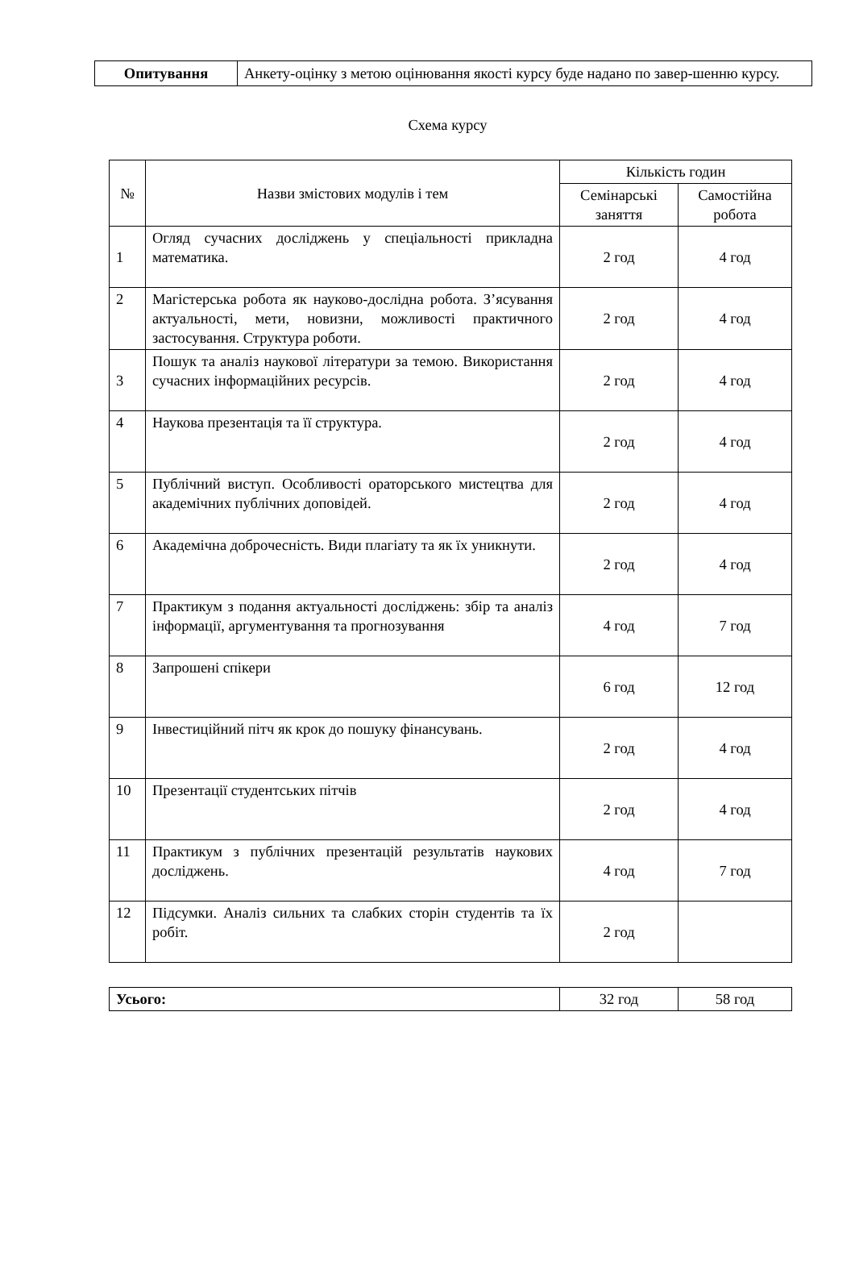| Опитування | Анкету-оцінку з метою оцінювання якості курсу буде надано по завер-шенню курсу. |
Схема курсу
| № | Назви змістових модулів і тем | Кількість годин | |
| --- | --- | --- | --- |
| | | Семінарські заняття | Самостійна робота |
| 1 | Огляд сучасних досліджень у спеціальності прикладна математика. | 2 год | 4 год |
| 2 | Магістерська робота як науково-дослідна робота. З’ясування актуальності, мети, новизни, можливості практичного застосування. Структура роботи. | 2 год | 4 год |
| 3 | Пошук та аналіз наукової літератури за темою. Використання сучасних інформаційних ресурсів. | 2 год | 4 год |
| 4 | Наукова презентація та її структура. | 2 год | 4 год |
| 5 | Публічний виступ. Особливості ораторського мистецтва для академічних публічних доповідей. | 2 год | 4 год |
| 6 | Академічна доброчесність. Види плагіату та як їх уникнути. | 2 год | 4 год |
| 7 | Практикум з подання актуальності досліджень: збір та аналіз інформації, аргументування та прогнозування | 4 год | 7 год |
| 8 | Запрошені спікери | 6 год | 12 год |
| 9 | Інвестиційний пітч як крок до пошуку фінансувань. | 2 год | 4 год |
| 10 | Презентації студентських пітчів | 2 год | 4 год |
| 11 | Практикум з публічних презентацій результатів наукових досліджень. | 4 год | 7 год |
| 12 | Підсумки. Аналіз сильних та слабких сторін студентів та їх робіт. | 2 год | |
| Усього: | 32 год | 58 год |